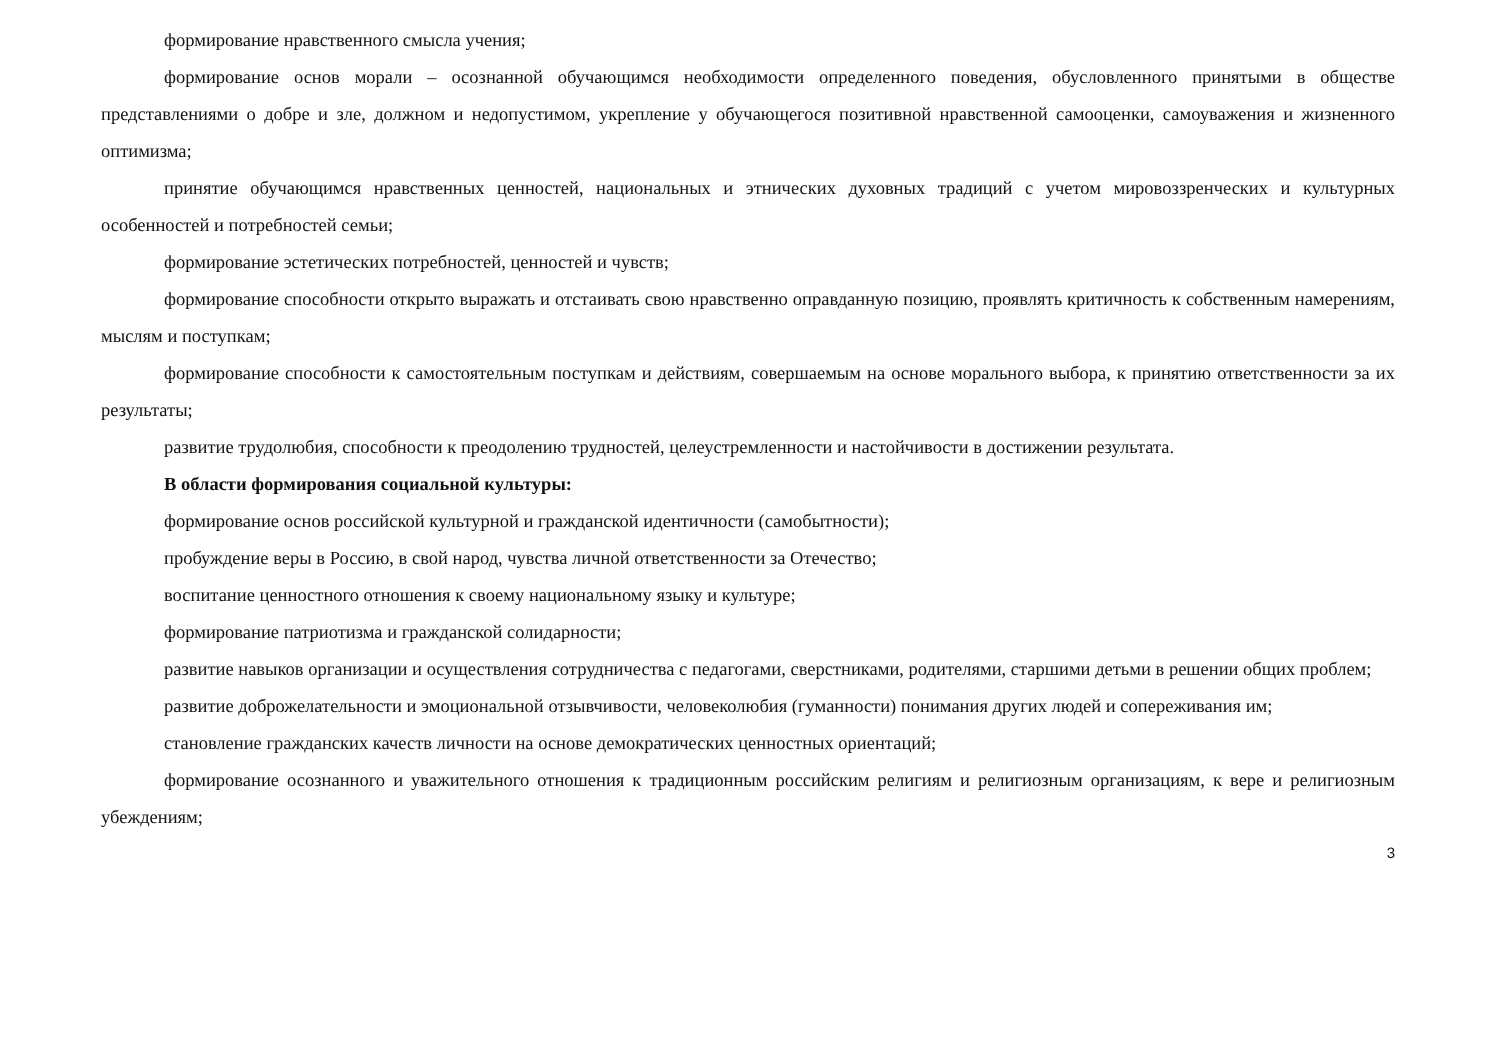формирование нравственного смысла учения;
формирование основ морали – осознанной обучающимся необходимости определенного поведения, обусловленного принятыми в обществе представлениями о добре и зле, должном и недопустимом, укрепление у обучающегося позитивной нравственной самооценки, самоуважения и жизненного оптимизма;
принятие обучающимся нравственных ценностей, национальных и этнических духовных традиций с учетом мировоззренческих и культурных особенностей и потребностей семьи;
формирование эстетических потребностей, ценностей и чувств;
формирование способности открыто выражать и отстаивать свою нравственно оправданную позицию, проявлять критичность к собственным намерениям, мыслям и поступкам;
формирование способности к самостоятельным поступкам и действиям, совершаемым на основе морального выбора, к принятию ответственности за их результаты;
развитие трудолюбия, способности к преодолению трудностей, целеустремленности и настойчивости в достижении результата.
В области формирования социальной культуры:
формирование основ российской культурной и гражданской идентичности (самобытности);
пробуждение веры в Россию, в свой народ, чувства личной ответственности за Отечество;
воспитание ценностного отношения к своему национальному языку и культуре;
формирование патриотизма и гражданской солидарности;
развитие навыков организации и осуществления сотрудничества с педагогами, сверстниками, родителями, старшими детьми в решении общих проблем;
развитие доброжелательности и эмоциональной отзывчивости, человеколюбия (гуманности) понимания других людей и сопереживания им;
становление гражданских качеств личности на основе демократических ценностных ориентаций;
формирование осознанного и уважительного отношения к традиционным российским религиям и религиозным организациям, к вере и религиозным убеждениям;
3